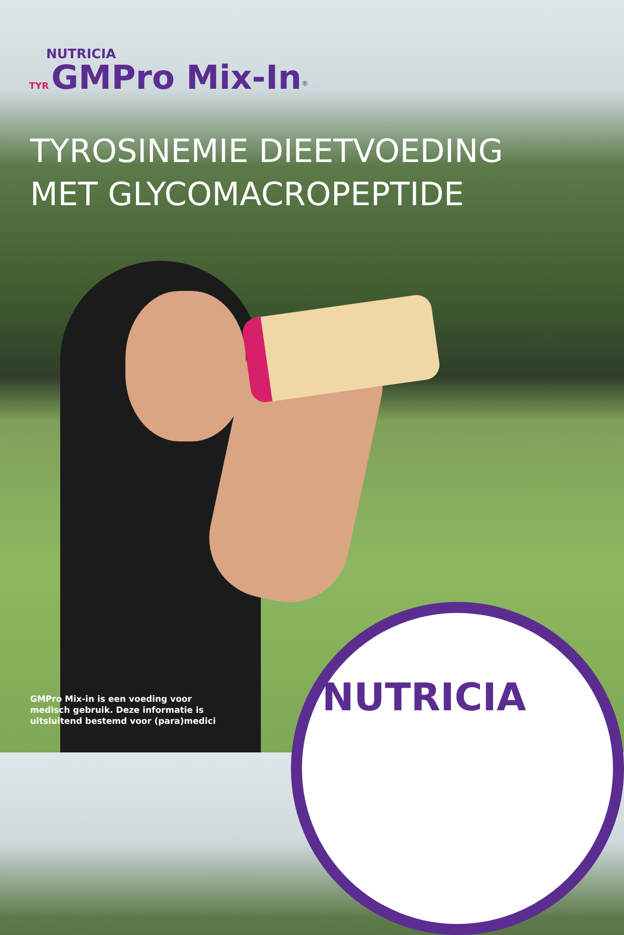NUTRICIA
TYR GMPro Mix-In<sup>®</sup>
TYROSINEMIE DIEETVOEDING
MET GLYCOMACROPEPTIDE
GMPro Mix-in is een voeding voor
medisch gebruik. Deze informatie is
uitsluitend bestemd voor (para)medici
NUTRICIA